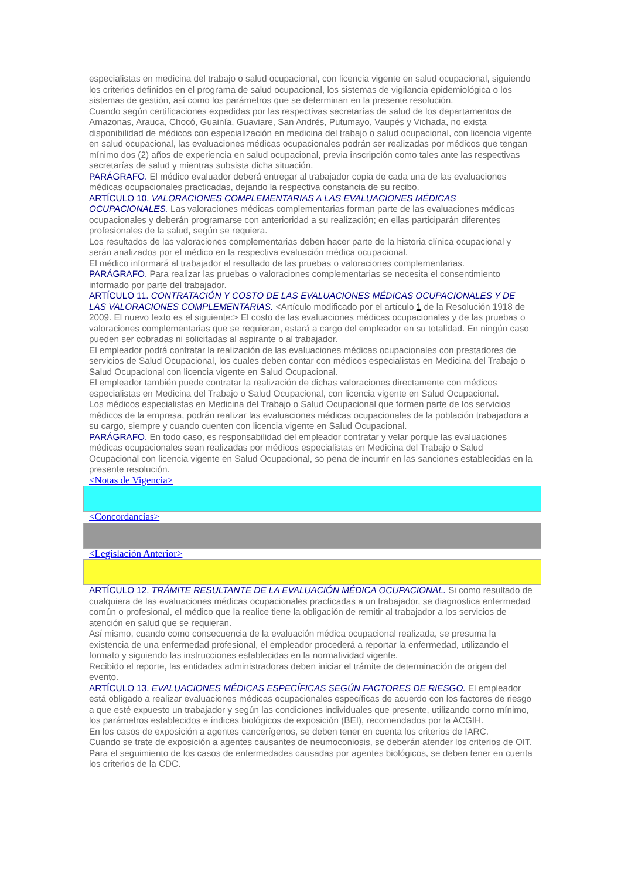especialistas en medicina del trabajo o salud ocupacional, con licencia vigente en salud ocupacional, siguiendo los criterios definidos en el programa de salud ocupacional, los sistemas de vigilancia epidemiológica o los sistemas de gestión, así como los parámetros que se determinan en la presente resolución.
Cuando según certificaciones expedidas por las respectivas secretarías de salud de los departamentos de Amazonas, Arauca, Chocó, Guainía, Guaviare, San Andrés, Putumayo, Vaupés y Vichada, no exista disponibilidad de médicos con especialización en medicina del trabajo o salud ocupacional, con licencia vigente en salud ocupacional, las evaluaciones médicas ocupacionales podrán ser realizadas por médicos que tengan mínimo dos (2) años de experiencia en salud ocupacional, previa inscripción como tales ante las respectivas secretarías de salud y mientras subsista dicha situación.
PARÁGRAFO. El médico evaluador deberá entregar al trabajador copia de cada una de las evaluaciones médicas ocupacionales practicadas, dejando la respectiva constancia de su recibo.
ARTÍCULO 10. VALORACIONES COMPLEMENTARIAS A LAS EVALUACIONES MÉDICAS OCUPACIONALES. Las valoraciones médicas complementarias forman parte de las evaluaciones médicas ocupacionales y deberán programarse con anterioridad a su realización; en ellas participarán diferentes profesionales de la salud, según se requiera.
Los resultados de las valoraciones complementarias deben hacer parte de la historia clínica ocupacional y serán analizados por el médico en la respectiva evaluación médica ocupacional.
El médico informará al trabajador el resultado de las pruebas o valoraciones complementarias.
PARÁGRAFO. Para realizar las pruebas o valoraciones complementarias se necesita el consentimiento informado por parte del trabajador.
ARTÍCULO 11. CONTRATACIÓN Y COSTO DE LAS EVALUACIONES MÉDICAS OCUPACIONALES Y DE LAS VALORACIONES COMPLEMENTARIAS. <Artículo modificado por el artículo 1 de la Resolución 1918 de 2009. El nuevo texto es el siguiente:> El costo de las evaluaciones médicas ocupacionales y de las pruebas o valoraciones complementarias que se requieran, estará a cargo del empleador en su totalidad. En ningún caso pueden ser cobradas ni solicitadas al aspirante o al trabajador.
El empleador podrá contratar la realización de las evaluaciones médicas ocupacionales con prestadores de servicios de Salud Ocupacional, los cuales deben contar con médicos especialistas en Medicina del Trabajo o Salud Ocupacional con licencia vigente en Salud Ocupacional.
El empleador también puede contratar la realización de dichas valoraciones directamente con médicos especialistas en Medicina del Trabajo o Salud Ocupacional, con licencia vigente en Salud Ocupacional.
Los médicos especialistas en Medicina del Trabajo o Salud Ocupacional que formen parte de los servicios médicos de la empresa, podrán realizar las evaluaciones médicas ocupacionales de la población trabajadora a su cargo, siempre y cuando cuenten con licencia vigente en Salud Ocupacional.
PARÁGRAFO. En todo caso, es responsabilidad del empleador contratar y velar porque las evaluaciones médicas ocupacionales sean realizadas por médicos especialistas en Medicina del Trabajo o Salud Ocupacional con licencia vigente en Salud Ocupacional, so pena de incurrir en las sanciones establecidas en la presente resolución.
<Notas de Vigencia>
<Concordancias>
<Legislación Anterior>
ARTÍCULO 12. TRÁMITE RESULTANTE DE LA EVALUACIÓN MÉDICA OCUPACIONAL. Si como resultado de cualquiera de las evaluaciones médicas ocupacionales practicadas a un trabajador, se diagnostica enfermedad común o profesional, el médico que la realice tiene la obligación de remitir al trabajador a los servicios de atención en salud que se requieran.
Así mismo, cuando como consecuencia de la evaluación médica ocupacional realizada, se presuma la existencia de una enfermedad profesional, el empleador procederá a reportar la enfermedad, utilizando el formato y siguiendo las instrucciones establecidas en la normatividad vigente.
Recibido el reporte, las entidades administradoras deben iniciar el trámite de determinación de origen del evento.
ARTÍCULO 13. EVALUACIONES MÉDICAS ESPECÍFICAS SEGÚN FACTORES DE RIESGO. El empleador está obligado a realizar evaluaciones médicas ocupacionales específicas de acuerdo con los factores de riesgo a que esté expuesto un trabajador y según las condiciones individuales que presente, utilizando corno mínimo, los parámetros establecidos e índices biológicos de exposición (BEI), recomendados por la ACGIH.
En los casos de exposición a agentes cancerígenos, se deben tener en cuenta los criterios de IARC.
Cuando se trate de exposición a agentes causantes de neumoconiosis, se deberán atender los criterios de OIT. Para el seguimiento de los casos de enfermedades causadas por agentes biológicos, se deben tener en cuenta los criterios de la CDC.